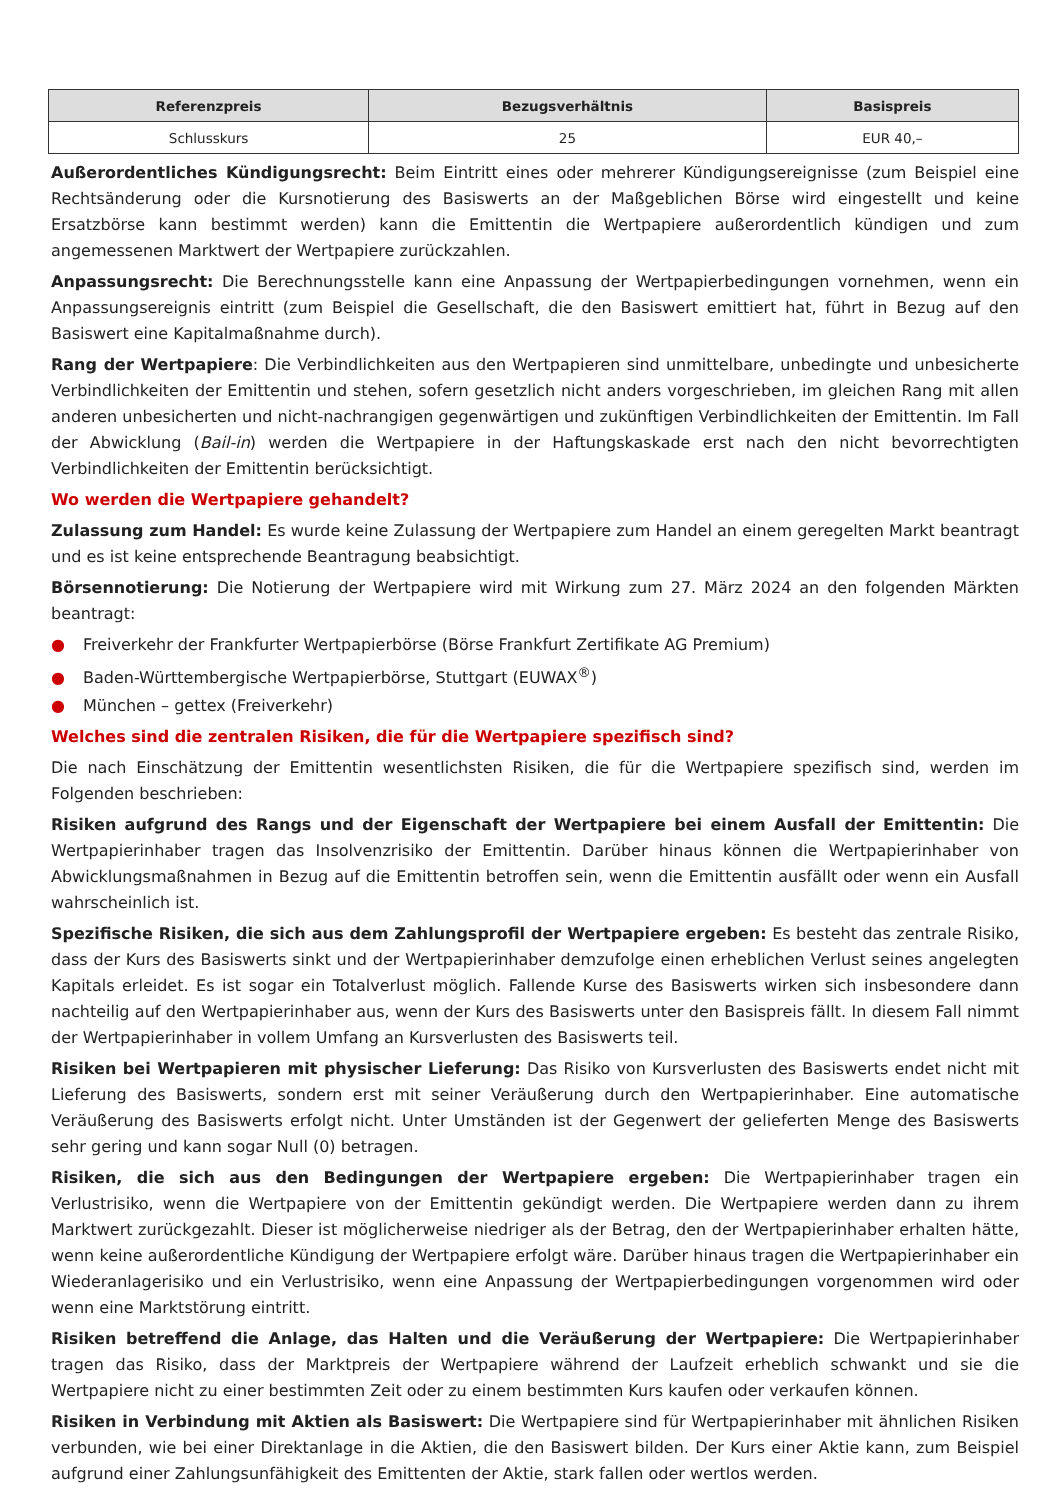| Referenzpreis | Bezugsverhältnis | Basispreis |
| --- | --- | --- |
| Schlusskurs | 25 | EUR 40,– |
Außerordentliches Kündigungsrecht: Beim Eintritt eines oder mehrerer Kündigungsereignisse (zum Beispiel eine Rechtsänderung oder die Kursnotierung des Basiswerts an der Maßgeblichen Börse wird eingestellt und keine Ersatzbörse kann bestimmt werden) kann die Emittentin die Wertpapiere außerordentlich kündigen und zum angemessenen Marktwert der Wertpapiere zurückzahlen.
Anpassungsrecht: Die Berechnungsstelle kann eine Anpassung der Wertpapierbedingungen vornehmen, wenn ein Anpassungsereignis eintritt (zum Beispiel die Gesellschaft, die den Basiswert emittiert hat, führt in Bezug auf den Basiswert eine Kapitalmaßnahme durch).
Rang der Wertpapiere: Die Verbindlichkeiten aus den Wertpapieren sind unmittelbare, unbedingte und unbesicherte Verbindlichkeiten der Emittentin und stehen, sofern gesetzlich nicht anders vorgeschrieben, im gleichen Rang mit allen anderen unbesicherten und nicht-nachrangigen gegenwärtigen und zukünftigen Verbindlichkeiten der Emittentin. Im Fall der Abwicklung (Bail-in) werden die Wertpapiere in der Haftungskaskade erst nach den nicht bevorrechtigten Verbindlichkeiten der Emittentin berücksichtigt.
Wo werden die Wertpapiere gehandelt?
Zulassung zum Handel: Es wurde keine Zulassung der Wertpapiere zum Handel an einem geregelten Markt beantragt und es ist keine entsprechende Beantragung beabsichtigt.
Börsennotierung: Die Notierung der Wertpapiere wird mit Wirkung zum 27. März 2024 an den folgenden Märkten beantragt:
● Freiverkehr der Frankfurter Wertpapierbörse (Börse Frankfurt Zertifikate AG Premium)
● Baden-Württembergische Wertpapierbörse, Stuttgart (EUWAX<sup>®</sup>)
● München – gettex (Freiverkehr)
Welches sind die zentralen Risiken, die für die Wertpapiere spezifisch sind?
Die nach Einschätzung der Emittentin wesentlichsten Risiken, die für die Wertpapiere spezifisch sind, werden im Folgenden beschrieben:
Risiken aufgrund des Rangs und der Eigenschaft der Wertpapiere bei einem Ausfall der Emittentin: Die Wertpapierinhaber tragen das Insolvenzrisiko der Emittentin. Darüber hinaus können die Wertpapierinhaber von Abwicklungsmaßnahmen in Bezug auf die Emittentin betroffen sein, wenn die Emittentin ausfällt oder wenn ein Ausfall wahrscheinlich ist.
Spezifische Risiken, die sich aus dem Zahlungsprofil der Wertpapiere ergeben: Es besteht das zentrale Risiko, dass der Kurs des Basiswerts sinkt und der Wertpapierinhaber demzufolge einen erheblichen Verlust seines angelegten Kapitals erleidet. Es ist sogar ein Totalverlust möglich. Fallende Kurse des Basiswerts wirken sich insbesondere dann nachteilig auf den Wertpapierinhaber aus, wenn der Kurs des Basiswerts unter den Basispreis fällt. In diesem Fall nimmt der Wertpapierinhaber in vollem Umfang an Kursverlusten des Basiswerts teil.
Risiken bei Wertpapieren mit physischer Lieferung: Das Risiko von Kursverlusten des Basiswerts endet nicht mit Lieferung des Basiswerts, sondern erst mit seiner Veräußerung durch den Wertpapierinhaber. Eine automatische Veräußerung des Basiswerts erfolgt nicht. Unter Umständen ist der Gegenwert der gelieferten Menge des Basiswerts sehr gering und kann sogar Null (0) betragen.
Risiken, die sich aus den Bedingungen der Wertpapiere ergeben: Die Wertpapierinhaber tragen ein Verlustrisiko, wenn die Wertpapiere von der Emittentin gekündigt werden. Die Wertpapiere werden dann zu ihrem Marktwert zurückgezahlt. Dieser ist möglicherweise niedriger als der Betrag, den der Wertpapierinhaber erhalten hätte, wenn keine außerordentliche Kündigung der Wertpapiere erfolgt wäre. Darüber hinaus tragen die Wertpapierinhaber ein Wiederanlagerisiko und ein Verlustrisiko, wenn eine Anpassung der Wertpapierbedingungen vorgenommen wird oder wenn eine Marktstörung eintritt.
Risiken betreffend die Anlage, das Halten und die Veräußerung der Wertpapiere: Die Wertpapierinhaber tragen das Risiko, dass der Marktpreis der Wertpapiere während der Laufzeit erheblich schwankt und sie die Wertpapiere nicht zu einer bestimmten Zeit oder zu einem bestimmten Kurs kaufen oder verkaufen können.
Risiken in Verbindung mit Aktien als Basiswert: Die Wertpapiere sind für Wertpapierinhaber mit ähnlichen Risiken verbunden, wie bei einer Direktanlage in die Aktien, die den Basiswert bilden. Der Kurs einer Aktie kann, zum Beispiel aufgrund einer Zahlungsunfähigkeit des Emittenten der Aktie, stark fallen oder wertlos werden.